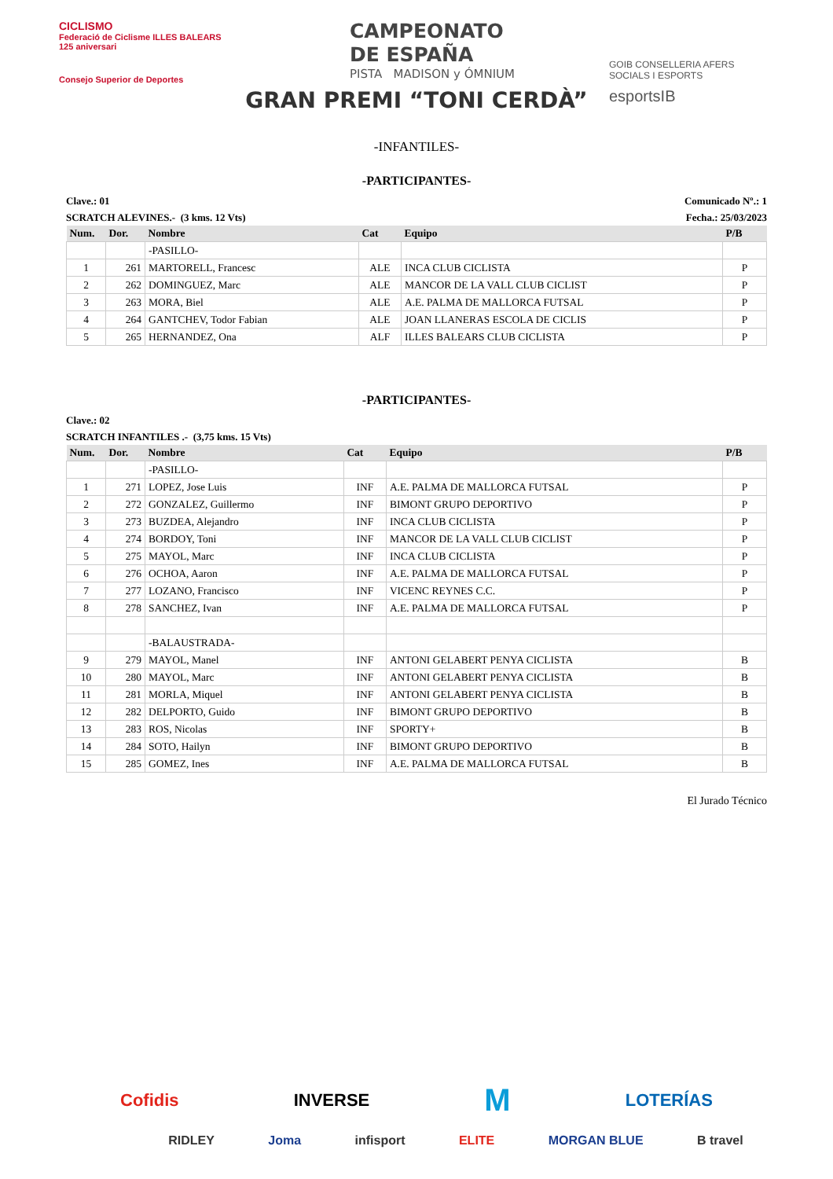CICLISMO
Federació de Ciclisme ILLES BALEARS 125 aniversari
Consejo Superior de Deportes
CAMPEONATO
DE ESPAÑA
PISTA MADISON y ÓMNIUM
GRAN PREMI “TONI CERDÀ”
GOIB CONSELLERIA AFERS SOCIALS I ESPORTS
esportsIB
-INFANTILES-
-PARTICIPANTES-
Clave.: 01 Comunicado Nº.: 1
SCRATCH ALEVINES.- (3 kms. 12 Vts) Fecha.: 25/03/2023
| Num. | Dor. | Nombre | Cat | Equipo | P/B |
| --- | --- | --- | --- | --- | --- |
| | | -PASILLO- | | | |
| 1 | 261 | MARTORELL, Francesc | ALE | INCA CLUB CICLISTA | P |
| 2 | 262 | DOMINGUEZ, Marc | ALE | MANCOR DE LA VALL CLUB CICLIST | P |
| 3 | 263 | MORA, Biel | ALE | A.E. PALMA DE MALLORCA FUTSAL | P |
| 4 | 264 | GANTCHEV, Todor Fabian | ALE | JOAN LLANERAS ESCOLA DE CICLIS | P |
| 5 | 265 | HERNANDEZ, Ona | ALF | ILLES BALEARS CLUB CICLISTA | P |
-PARTICIPANTES-
Clave.: 02
SCRATCH INFANTILES .- (3,75 kms. 15 Vts)
| Num. | Dor. | Nombre | Cat | Equipo | P/B |
| --- | --- | --- | --- | --- | --- |
| | | -PASILLO- | | | |
| 1 | 271 | LOPEZ, Jose Luis | INF | A.E. PALMA DE MALLORCA FUTSAL | P |
| 2 | 272 | GONZALEZ, Guillermo | INF | BIMONT GRUPO DEPORTIVO | P |
| 3 | 273 | BUZDEA, Alejandro | INF | INCA CLUB CICLISTA | P |
| 4 | 274 | BORDOY, Toni | INF | MANCOR DE LA VALL CLUB CICLIST | P |
| 5 | 275 | MAYOL, Marc | INF | INCA CLUB CICLISTA | P |
| 6 | 276 | OCHOA, Aaron | INF | A.E. PALMA DE MALLORCA FUTSAL | P |
| 7 | 277 | LOZANO, Francisco | INF | VICENC REYNES C.C. | P |
| 8 | 278 | SANCHEZ, Ivan | INF | A.E. PALMA DE MALLORCA FUTSAL | P |
| | | -BALAUSTRADA- | | | |
| 9 | 279 | MAYOL, Manel | INF | ANTONI GELABERT PENYA CICLISTA | B |
| 10 | 280 | MAYOL, Marc | INF | ANTONI GELABERT PENYA CICLISTA | B |
| 11 | 281 | MORLA, Miquel | INF | ANTONI GELABERT PENYA CICLISTA | B |
| 12 | 282 | DELPORTO, Guido | INF | BIMONT GRUPO DEPORTIVO | B |
| 13 | 283 | ROS, Nicolas | INF | SPORTY+ | B |
| 14 | 284 | SOTO, Hailyn | INF | BIMONT GRUPO DEPORTIVO | B |
| 15 | 285 | GOMEZ, Ines | INF | A.E. PALMA DE MALLORCA FUTSAL | B |
El Jurado Técnico
Cofidis INVERSE M LOTERÍAS
RIDLEY Joma infisport ELITE MORGAN BLUE B travel